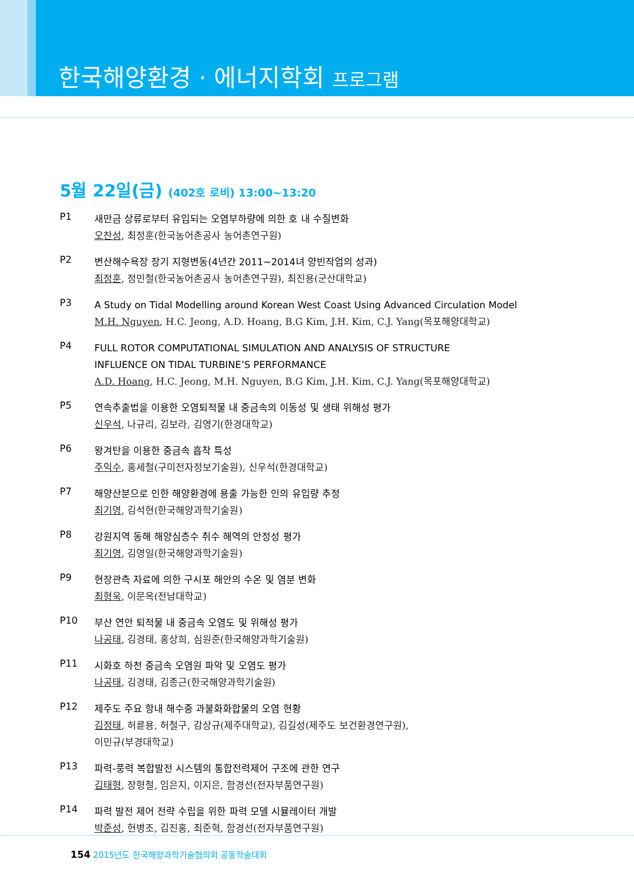한국해양환경 · 에너지학회 프로그램
5월 22일(금) (402호 로비) 13:00~13:20
P1
새만금 상류로부터 유입되는 오염부하량에 의한 호 내 수질변화
오찬성, 최정훈(한국농어촌공사 농어촌연구원)
P2
변산해수욕장 장기 지형변동(4년간 2011~2014녀 양빈작업의 성과)
최정훈, 정민철(한국농어촌공사 농어촌연구원), 최진용(군산대학교)
P3
A Study on Tidal Modelling around Korean West Coast Using Advanced Circulation Model
M.H. Nguyen, H.C. Jeong, A.D. Hoang, B.G Kim, J.H. Kim, C.J. Yang(목포해양대학교)
P4
FULL ROTOR COMPUTATIONAL SIMULATION AND ANALYSIS OF STRUCTURE
INFLUENCE ON TIDAL TURBINE’S PERFORMANCE
A.D. Hoang, H.C. Jeong, M.H. Nguyen, B.G Kim, J.H. Kim, C.J. Yang(목포해양대학교)
P5
연속추출법을 이용한 오염퇴적물 내 중금속의 이동성 및 생태 위해성 평가
신우석, 나규리, 김보라, 김영기(한경대학교)
P6
왕겨탄을 이용한 중금속 흡착 특성
주익수, 홍세철(구미전자정보기술원), 신우석(한경대학교)
P7
해양산분으로 인한 해양환경에 용출 가능한 인의 유입량 추정
최기영, 김석현(한국해양과학기술원)
P8
강원지역 동해 해양심층수 취수 해역의 안정성 평가
최기영, 김영일(한국해양과학기술원)
P9
현장관측 자료에 의한 구시포 해안의 수온 및 염분 변화
최형욱, 이문옥(전남대학교)
P10
부산 연안 퇴적물 내 중금속 오염도 및 위해성 평가
나공태, 김경태, 홍상희, 심원준(한국해양과학기술원)
P11
시화호 하천 중금속 오염원 파악 및 오염도 평가
나공태, 김경태, 김종근(한국해양과학기술원)
P12
제주도 주요 항내 해수중 과불화화합물의 오염 현황
김정태, 허륜용, 허철구, 감상규(제주대학교), 김길성(제주도 보건환경연구원),
이민규(부경대학교)
P13
파력-풍력 복합발전 시스템의 통합전력제어 구조에 관한 연구
김태형, 장형철, 임은지, 이지은, 함경선(전자부품연구원)
P14
파력 발전 제어 전략 수립을 위한 파력 모델 시뮬레이터 개발
박준성, 현병조, 김진홍, 최준혁, 함경선(전자부품연구원)
154 2015년도 한국해양과학기술협의회 공동학술대회